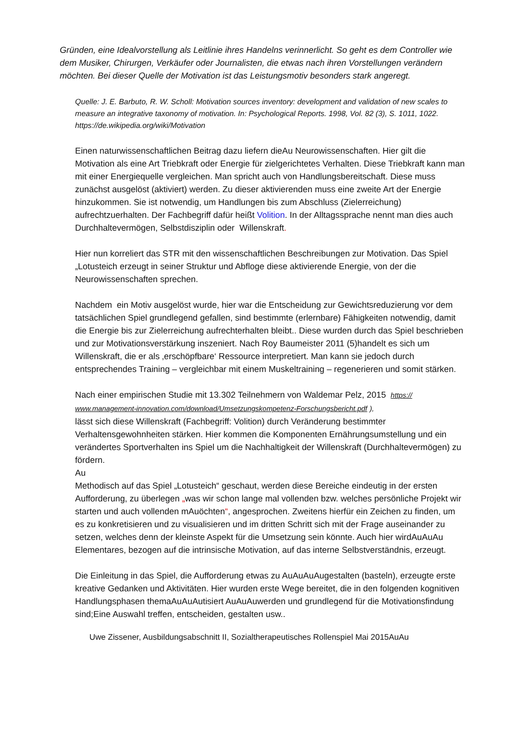Gründen, eine Idealvorstellung als Leitlinie ihres Handelns verinnerlicht. So geht es dem Controller wie dem Musiker, Chirurgen, Verkäufer oder Journalisten, die etwas nach ihren Vorstellungen verändern möchten. Bei dieser Quelle der Motivation ist das Leistungsmotiv besonders stark angeregt.
Quelle: J. E. Barbuto, R. W. Scholl: Motivation sources inventory: development and validation of new scales to measure an integrative taxonomy of motivation. In: Psychological Reports. 1998, Vol. 82 (3), S. 1011, 1022.
https://de.wikipedia.org/wiki/Motivation
Einen naturwissenschaftlichen Beitrag dazu liefern dieAu Neurowissenschaften. Hier gilt die Motivation als eine Art Triebkraft oder Energie für zielgerichtetes Verhalten. Diese Triebkraft kann man mit einer Energiequelle vergleichen. Man spricht auch von Handlungsbereitschaft. Diese muss zunächst ausgelöst (aktiviert) werden. Zu dieser aktivierenden muss eine zweite Art der Energie hinzukommen. Sie ist notwendig, um Handlungen bis zum Abschluss (Zielerreichung) aufrechtzuerhalten. Der Fachbegriff dafür heißt Volition. In der Alltagssprache nennt man dies auch Durchhaltevermögen, Selbstdisziplin oder Willenskraft.
Hier nun korreliert das STR mit den wissenschaftlichen Beschreibungen zur Motivation. Das Spiel „Lotusteich erzeugt in seiner Struktur und Abfloge diese aktivierende Energie, von der die Neurowissenschaften sprechen.
Nachdem ein Motiv ausgelöst wurde, hier war die Entscheidung zur Gewichtsreduzierung vor dem tatsächlichen Spiel grundlegend gefallen, sind bestimmte (erlernbare) Fähigkeiten notwendig, damit die Energie bis zur Zielerreichung aufrechterhalten bleibt.. Diese wurden durch das Spiel beschrieben und zur Motivationsverstärkung inszeniert. Nach Roy Baumeister 2011 (5)handelt es sich um Willenskraft, die er als ‚erschöpfbare‘ Ressource interpretiert. Man kann sie jedoch durch entsprechendes Training – vergleichbar mit einem Muskeltraining – regenerieren und somit stärken.
Nach einer empirischen Studie mit 13.302 Teilnehmern von Waldemar Pelz, 2015 https:// www.management-innovation.com/download/Umsetzungskompetenz-Forschungsbericht.pdf ),
lässt sich diese Willenskraft (Fachbegriff: Volition) durch Veränderung bestimmter Verhaltensgewohnheiten stärken. Hier kommen die Komponenten Ernährungsumstellung und ein verändertes Sportverhalten ins Spiel um die Nachhaltigkeit der Willenskraft (Durchhaltevermögen) zu fördern.
Au
Methodisch auf das Spiel „Lotusteich“ geschaut, werden diese Bereiche eindeutig in der ersten Aufforderung, zu überlegen „was wir schon lange mal vollenden bzw. welches persönliche Projekt wir starten und auch vollenden mAuöchten“, angesprochen. Zweitens hierfür ein Zeichen zu finden, um es zu konkretisieren und zu visualisieren und im dritten Schritt sich mit der Frage auseinander zu setzen, welches denn der kleinste Aspekt für die Umsetzung sein könnte. Auch hier wirdAuAuAu Elementares, bezogen auf die intrinsische Motivation, auf das interne Selbstverständnis, erzeugt.
Die Einleitung in das Spiel, die Aufforderung etwas zu AuAuAuAugestalten (basteln), erzeugte erste kreative Gedanken und Aktivitäten. Hier wurden erste Wege bereitet, die in den folgenden kognitiven Handlungsphasen themaAuAuAutisiert AuAuAuwerden und grundlegend für die Motivationsfindung sind;Eine Auswahl treffen, entscheiden, gestalten usw..
Uwe Zissener, Ausbildungsabschnitt II, Sozialtherapeutisches Rollenspiel Mai 2015AuAu